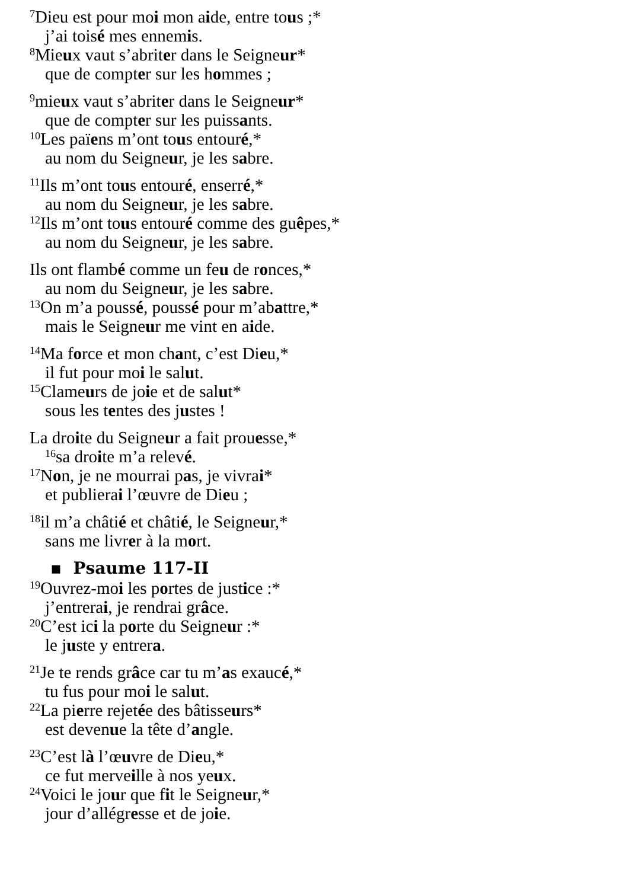<sup>7</sup> Dieu est pour moi mon aide, entre tous ;*
j’ai toisé mes ennemis.
<sup>8</sup> Mieux vaut s’abriter dans le Seigneur*
que de compter sur les hommes ;
<sup>9</sup> mieux vaut s’abriter dans le Seigneur*
que de compter sur les puissants.
<sup>10</sup> Les païens m’ont tous entouré,*
au nom du Seigneur, je les sabre.
<sup>11</sup> Ils m’ont tous entouré, enserré,*
au nom du Seigneur, je les sabre.
<sup>12</sup> Ils m’ont tous entouré comme des guêpes,*
au nom du Seigneur, je les sabre.
Ils ont flambé comme un feu de ronces,*
au nom du Seigneur, je les sabre.
<sup>13</sup> On m’a poussé, poussé pour m’abattre,*
mais le Seigneur me vint en aide.
<sup>14</sup> Ma force et mon chant, c’est Dieu,*
il fut pour moi le salut.
<sup>15</sup> Clameurs de joie et de salut*
sous les tentes des justes !
La droite du Seigneur a fait prouesse,*
<sup>16</sup> sa droite m’a relevé.
<sup>17</sup>Non, je ne mourrai pas, je vivrai*
et publierai l’œuvre de Dieu ;
<sup>18</sup> il m’a châtié et châtié, le Seigneur,*
sans me livrer à la mort.
▪ Psaume 117-II
<sup>19</sup> Ouvrez-moi les portes de justice :*
j’entrerai, je rendrai grâce.
<sup>20</sup>C’est ici la porte du Seigneur :*
le juste y entrera.
<sup>21</sup> Je te rends grâce car tu m’as exaucé,*
tu fus pour moi le salut.
<sup>22</sup> La pierre rejetée des bâtisseurs*
est devenue la tête d’angle.
<sup>23</sup>C’est là l’œuvre de Dieu,*
ce fut merveille à nos yeux.
<sup>24</sup> Voici le jour que fit le Seigneur,*
jour d’allégresse et de joie.